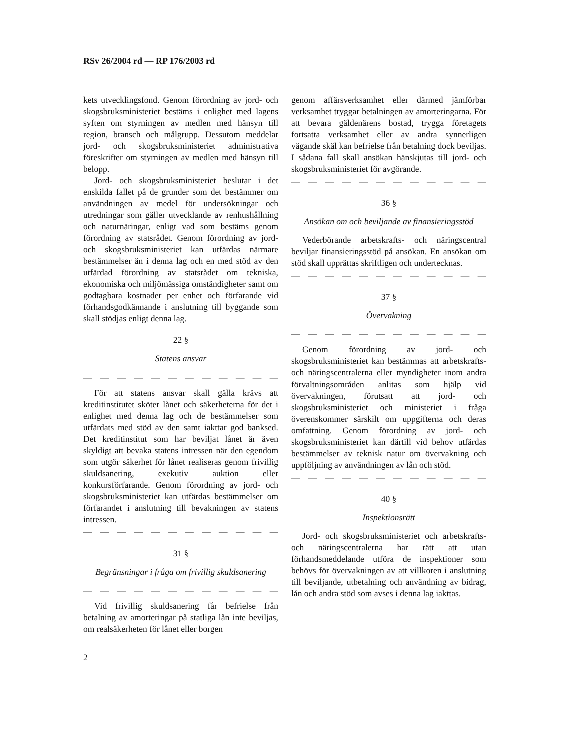RSv 26/2004 rd — RP 176/2003 rd
kets utvecklingsfond. Genom förordning av jord- och skogsbruksministeriet bestäms i enlighet med lagens syften om styrningen av medlen med hänsyn till region, bransch och målgrupp. Dessutom meddelar jord- och skogsbruksministeriet administrativa föreskrifter om styrningen av medlen med hänsyn till belopp.
Jord- och skogsbruksministeriet beslutar i det enskilda fallet på de grunder som det bestämmer om användningen av medel för undersökningar och utredningar som gäller utvecklande av renhushållning och naturnäringar, enligt vad som bestäms genom förordning av statsrådet. Genom förordning av jord- och skogsbruksministeriet kan utfärdas närmare bestämmelser än i denna lag och en med stöd av den utfärdad förordning av statsrådet om tekniska, ekonomiska och miljömässiga omständigheter samt om godtagbara kostnader per enhet och förfarande vid förhandsgodkännande i anslutning till byggande som skall stödjas enligt denna lag.
22 §
Statens ansvar
— — — — — — — — — — — — — —
För att statens ansvar skall gälla krävs att kreditinstitutet sköter lånet och säkerheterna för det i enlighet med denna lag och de bestämmelser som utfärdats med stöd av den samt iakttar god banksed. Det kreditinstitut som har beviljat lånet är även skyldigt att bevaka statens intressen när den egendom som utgör säkerhet för lånet realiseras genom frivillig skuldsanering, exekutiv auktion eller konkursförfarande. Genom förordning av jord- och skogsbruksministeriet kan utfärdas bestämmelser om förfarandet i anslutning till bevakningen av statens intressen.
— — — — — — — — — — — — — —
31 §
Begränsningar i fråga om frivillig skuldsanering
— — — — — — — — — — — — — —
Vid frivillig skuldsanering får befrielse från betalning av amorteringar på statliga lån inte beviljas, om realsäkerheten för lånet eller borgen
genom affärsverksamhet eller därmed jämförbar verksamhet tryggar betalningen av amorteringarna. För att bevara gäldenärens bostad, trygga företagets fortsatta verksamhet eller av andra synnerligen vägande skäl kan befrielse från betalning dock beviljas. I sådana fall skall ansökan hänskjutas till jord- och skogsbruksministeriet för avgörande.
— — — — — — — — — — — — — —
36 §
Ansökan om och beviljande av finansieringsstöd
Vederbörande arbetskrafts- och näringscentral beviljar finansieringsstöd på ansökan. En ansökan om stöd skall upprättas skriftligen och undertecknas.
— — — — — — — — — — — — — —
37 §
Övervakning
— — — — — — — — — — — — — —
Genom förordning av jord- och skogsbruksministeriet kan bestämmas att arbetskrafts- och näringscentralerna eller myndigheter inom andra förvaltningsområden anlitas som hjälp vid övervakningen, förutsatt att jord- och skogsbruksministeriet och ministeriet i fråga överenskommer särskilt om uppgifterna och deras omfattning. Genom förordning av jord- och skogsbruksministeriet kan därtill vid behov utfärdas bestämmelser av teknisk natur om övervakning och uppföljning av användningen av lån och stöd.
— — — — — — — — — — — — — —
40 §
Inspektionsrätt
Jord- och skogsbruksministeriet och arbetskrafts- och näringscentralerna har rätt att utan förhandsmeddelande utföra de inspektioner som behövs för övervakningen av att villkoren i anslutning till beviljande, utbetalning och användning av bidrag, lån och andra stöd som avses i denna lag iakttas.
2